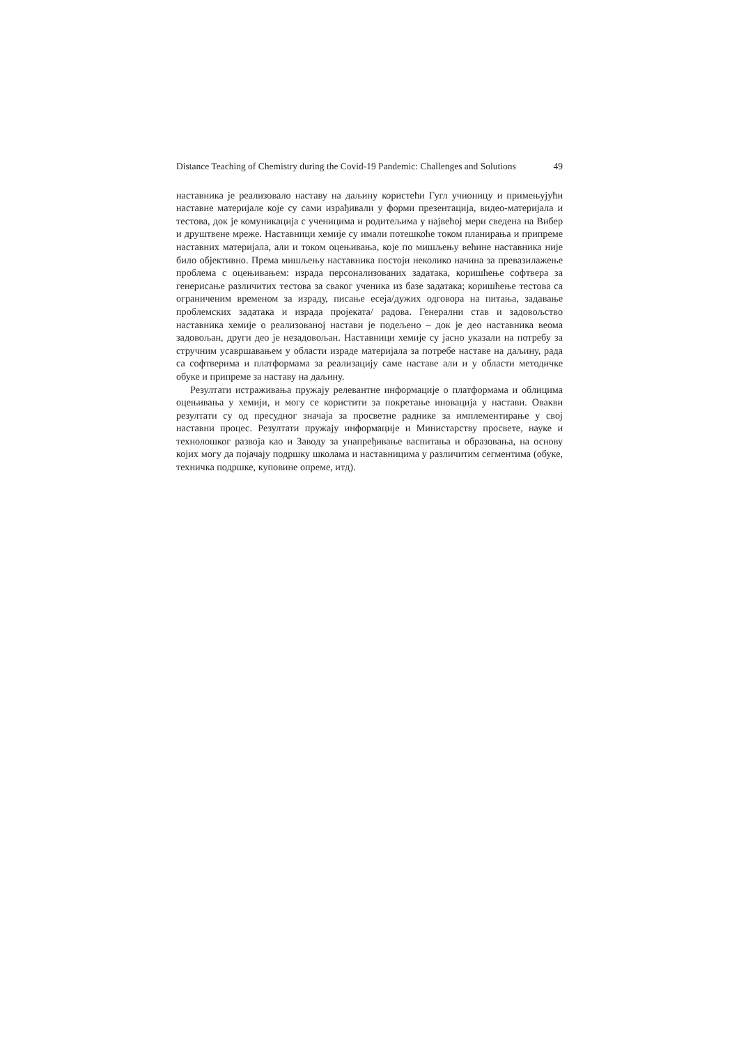Distance Teaching of Chemistry during the Covid-19 Pandemic: Challenges and Solutions 49
наставника је реализовало наставу на даљину користећи Гугл учионицу и примењујући наставне материјале које су сами израђивали у форми презентација, видео-материјала и тестова, док је комуникација с ученицима и родитељима у највећој мери сведена на Вибер и друштвене мреже. Наставници хемије су имали потешкоће током планирања и припреме наставних материјала, али и током оцењивања, које по мишљењу већине наставника није било објективно. Према мишљењу наставника постоји неколико начина за превазилажење проблема с оцењивањем: израда персонализованих задатака, коришћење софтвера за генерисање различитих тестова за сваког ученика из базе задатака; коришћење тестова са ограниченим временом за израду, писање есеја/дужих одговора на питања, задавање проблемских задатака и израда пројеката/ радова. Генерални став и задовољство наставника хемије о реализованој настави је подељено – док је део наставника веома задовољан, други део је незадовољан. Наставници хемије су јасно указали на потребу за стручним усавршавањем у области израде материјала за потребе наставе на даљину, рада са софтверима и платформама за реализацију саме наставе али и у области методичке обуке и припреме за наставу на даљину.
Резултати истраживања пружају релевантне информације о платформама и облицима оцењивања у хемији, и могу се користити за покретање иновација у настави. Овакви резултати су од пресудног значаја за просветне раднике за имплементирање у свој наставни процес. Резултати пружају информације и Министарству просвете, науке и технолошког развоја као и Заводу за унапређивање васпитања и образовања, на основу којих могу да појачају подршку школама и наставницима у различитим сегментима (обуке, техничка подршке, куповине опреме, итд).